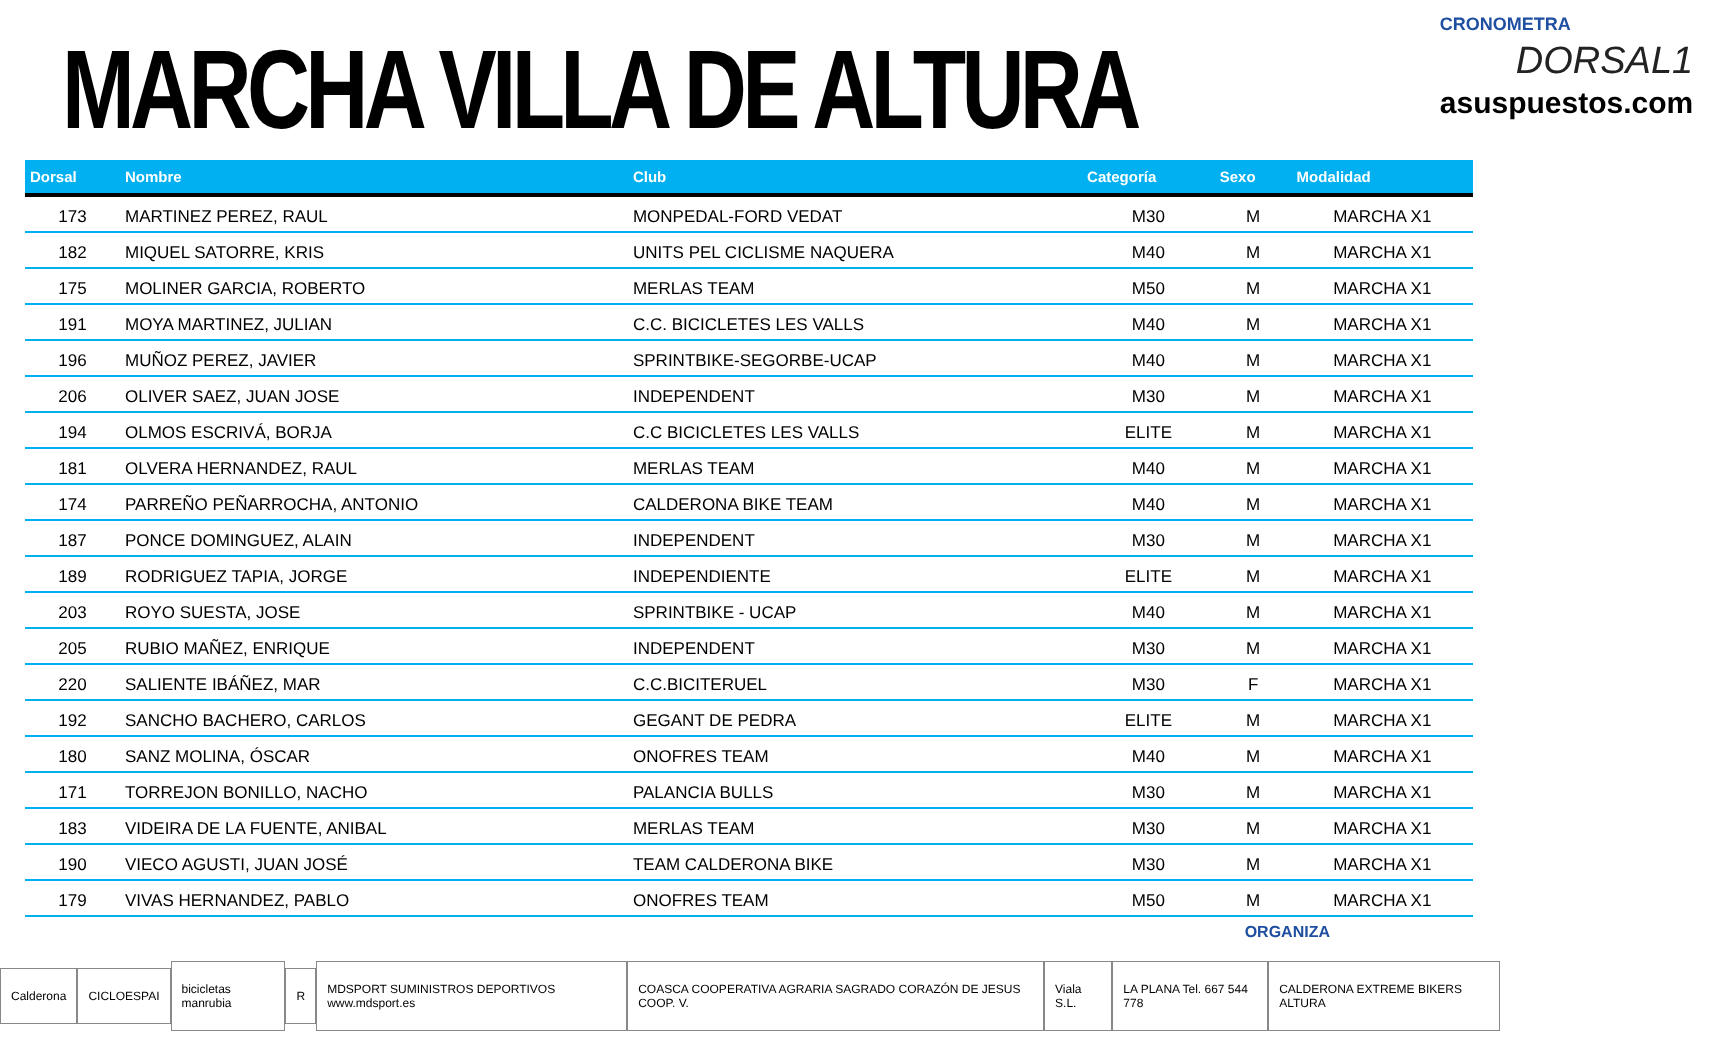MARCHA VILLA DE ALTURA
CRONOMETRA
DORSAL1
asuspuestos.com
| Dorsal | Nombre | Club | Categoría | Sexo | Modalidad |
| --- | --- | --- | --- | --- | --- |
| 173 | MARTINEZ PEREZ, RAUL | MONPEDAL-FORD VEDAT | M30 | M | MARCHA X1 |
| 182 | MIQUEL SATORRE, KRIS | UNITS PEL CICLISME NAQUERA | M40 | M | MARCHA X1 |
| 175 | MOLINER GARCIA, ROBERTO | MERLAS TEAM | M50 | M | MARCHA X1 |
| 191 | MOYA MARTINEZ, JULIAN | C.C. BICICLETES LES VALLS | M40 | M | MARCHA X1 |
| 196 | MUÑOZ PEREZ, JAVIER | SPRINTBIKE-SEGORBE-UCAP | M40 | M | MARCHA X1 |
| 206 | OLIVER SAEZ, JUAN JOSE | INDEPENDENT | M30 | M | MARCHA X1 |
| 194 | OLMOS ESCRIVÁ, BORJA | C.C BICICLETES LES VALLS | ELITE | M | MARCHA X1 |
| 181 | OLVERA HERNANDEZ, RAUL | MERLAS TEAM | M40 | M | MARCHA X1 |
| 174 | PARREÑO PEÑARROCHA, ANTONIO | CALDERONA BIKE TEAM | M40 | M | MARCHA X1 |
| 187 | PONCE DOMINGUEZ, ALAIN | INDEPENDENT | M30 | M | MARCHA X1 |
| 189 | RODRIGUEZ TAPIA, JORGE | INDEPENDIENTE | ELITE | M | MARCHA X1 |
| 203 | ROYO SUESTA, JOSE | SPRINTBIKE - UCAP | M40 | M | MARCHA X1 |
| 205 | RUBIO MAÑEZ, ENRIQUE | INDEPENDENT | M30 | M | MARCHA X1 |
| 220 | SALIENTE IBÁÑEZ, MAR | C.C.BICITERUEL | M30 | F | MARCHA X1 |
| 192 | SANCHO BACHERO, CARLOS | GEGANT DE PEDRA | ELITE | M | MARCHA X1 |
| 180 | SANZ MOLINA, ÓSCAR | ONOFRES TEAM | M40 | M | MARCHA X1 |
| 171 | TORREJON BONILLO, NACHO | PALANCIA BULLS | M30 | M | MARCHA X1 |
| 183 | VIDEIRA DE LA FUENTE, ANIBAL | MERLAS TEAM | M30 | M | MARCHA X1 |
| 190 | VIECO AGUSTI, JUAN JOSÉ | TEAM CALDERONA BIKE | M30 | M | MARCHA X1 |
| 179 | VIVAS HERNANDEZ, PABLO | ONOFRES TEAM | M50 | M | MARCHA X1 |
ORGANIZA
Calderona CICLOESPAI bicicletas manrubia R
MDSPORT SUMINISTROS DEPORTIVOS www.mdsport.es
COASCA COOPERATIVA AGRARIA SAGRADO CORAZÓN DE JESUS COOP. V.
Viala S.L. LA PLANA Tel. 667 544 778
CALDERONA EXTREME BIKERS ALTURA